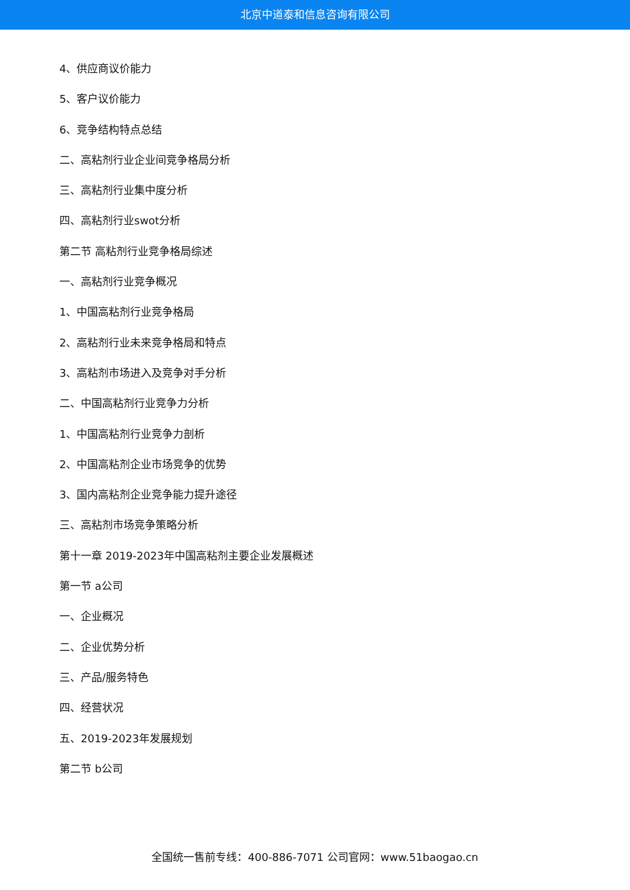北京中道泰和信息咨询有限公司
4、供应商议价能力
5、客户议价能力
6、竞争结构特点总结
二、高粘剂行业企业间竞争格局分析
三、高粘剂行业集中度分析
四、高粘剂行业swot分析
第二节 高粘剂行业竞争格局综述
一、高粘剂行业竞争概况
1、中国高粘剂行业竞争格局
2、高粘剂行业未来竞争格局和特点
3、高粘剂市场进入及竞争对手分析
二、中国高粘剂行业竞争力分析
1、中国高粘剂行业竞争力剖析
2、中国高粘剂企业市场竞争的优势
3、国内高粘剂企业竞争能力提升途径
三、高粘剂市场竞争策略分析
第十一章 2019-2023年中国高粘剂主要企业发展概述
第一节 a公司
一、企业概况
二、企业优势分析
三、产品/服务特色
四、经营状况
五、2019-2023年发展规划
第二节 b公司
全国统一售前专线：400-886-7071 公司官网：www.51baogao.cn